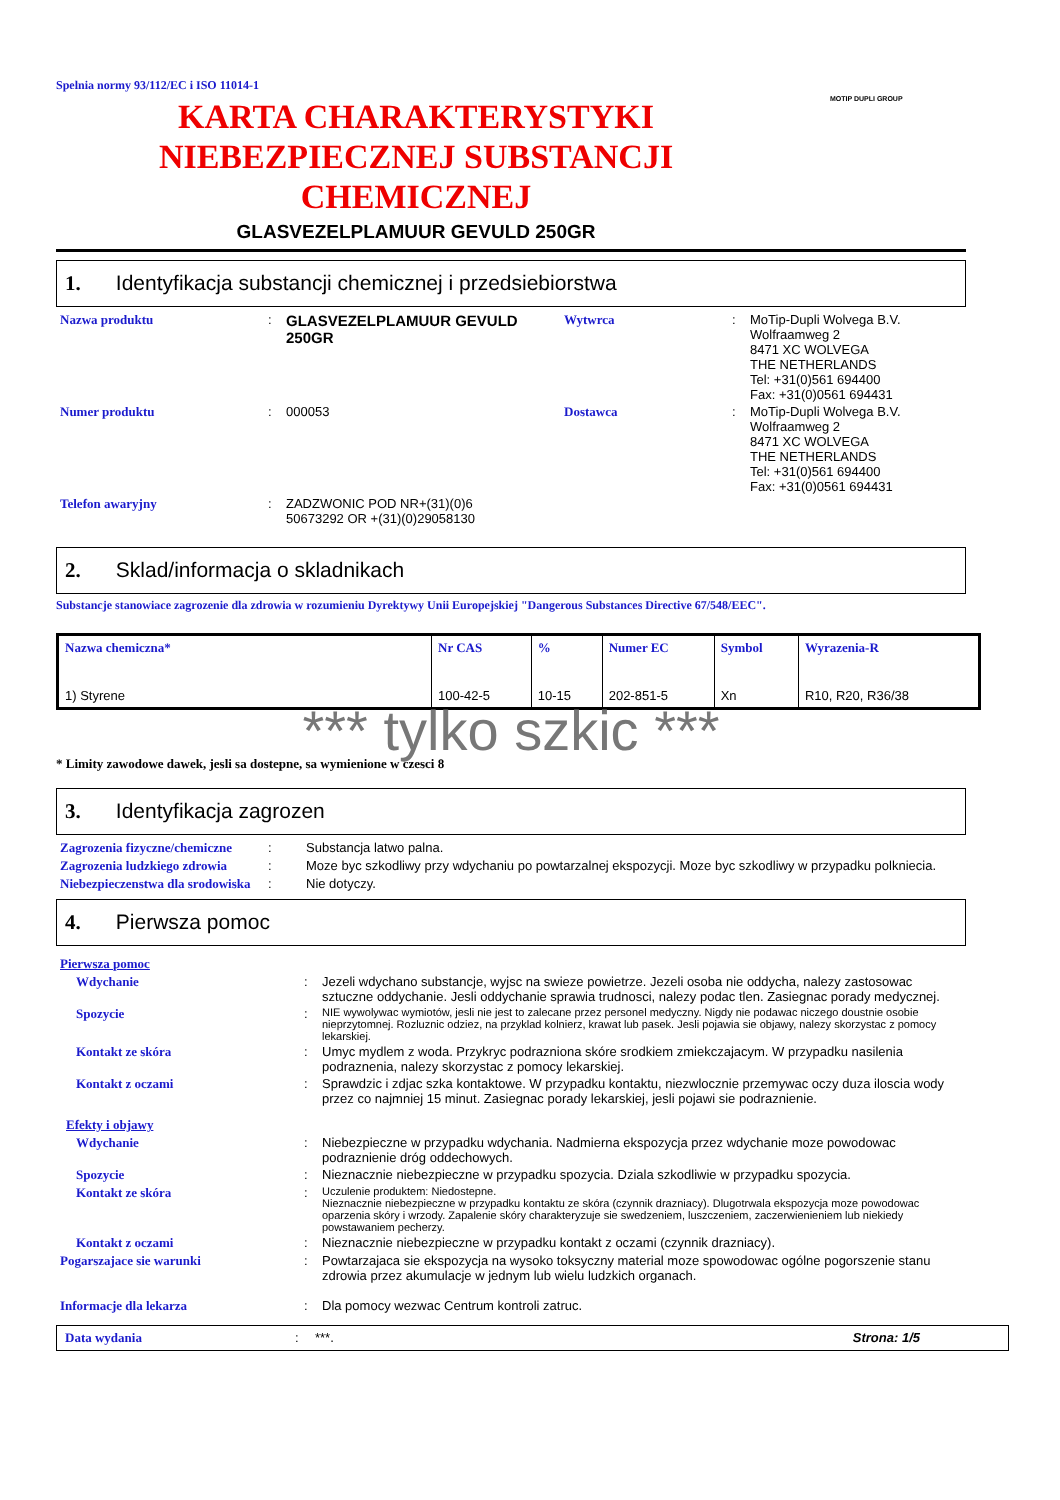Spelnia normy 93/112/EC i ISO 11014-1
MOTIP DUPLI GROUP
KARTA CHARAKTERYSTYKI
NIEBEZPIECZNEJ SUBSTANCJI
CHEMICZNEJ
GLASVEZELPLAMUUR GEVULD 250GR
1. Identyfikacja substancji chemicznej i przedsiebiorstwa
| Nazwa produktu | : | GLASVEZELPLAMUUR GEVULD 250GR | Wytwrca | : | MoTip-Dupli Wolvega B.V. Wolfraamweg 2 8471 XC WOLVEGA THE NETHERLANDS Tel: +31(0)561 694400 Fax: +31(0)0561 694431 |
| Numer produktu | : | 000053 | Dostawca | : | MoTip-Dupli Wolvega B.V. Wolfraamweg 2 8471 XC WOLVEGA THE NETHERLANDS Tel: +31(0)561 694400 Fax: +31(0)0561 694431 |
| Telefon awaryjny | : | ZADZWONIC POD NR+(31)(0)6 50673292 OR +(31)(0)29058130 | | | |
2. Sklad/informacja o skladnikach
Substancje stanowiace zagrozenie dla zdrowia w rozumieniu Dyrektywy Unii Europejskiej "Dangerous Substances Directive 67/548/EEC".
| Nazwa chemiczna* | Nr CAS | % | Numer EC | Symbol | Wyrazenia-R |
| --- | --- | --- | --- | --- | --- |
| 1) Styrene | 100-42-5 | 10-15 | 202-851-5 | Xn | R10, R20, R36/38 |
*** tylko szkic ***
* Limity zawodowe dawek, jesli sa dostepne, sa wymienione w czesci 8
3. Identyfikacja zagrozen
| Zagrozenia fizyczne/chemiczne | : | Substancja latwo palna. |
| Zagrozenia ludzkiego zdrowia | : | Moze byc szkodliwy przy wdychaniu po powtarzalnej ekspozycji. Moze byc szkodliwy w przypadku polkniecia. |
| Niebezpieczenstwa dla srodowiska | : | Nie dotyczy. |
4. Pierwsza pomoc
| Pierwsza pomoc | | |
| Wdychanie | : | Jezeli wdychano substancje, wyjsc na swieze powietrze. Jezeli osoba nie oddycha, nalezy zastosowac sztuczne oddychanie. Jesli oddychanie sprawia trudnosci, nalezy podac tlen. Zasiegnac porady medycznej. |
| Spozycie | : | NIE wywolywac wymiotów, jesli nie jest to zalecane przez personel medyczny. Nigdy nie podawac niczego doustnie osobie nieprzytomnej. Rozluznic odziez, na przyklad kolnierz, krawat lub pasek. Jesli pojawia sie objawy, nalezy skorzystac z pomocy lekarskiej. |
| Kontakt ze skóra | : | Umyc mydlem z woda. Przykryc podrazniona skóre srodkiem zmiekczajacym. W przypadku nasilenia podraznenia, nalezy skorzystac z pomocy lekarskiej. |
| Kontakt z oczami | : | Sprawdzic i zdjac szka kontaktowe. W przypadku kontaktu, niezwlocznie przemywac oczy duza iloscia wody przez co najmniej 15 minut. Zasiegnac porady lekarskiej, jesli pojawi sie podraznienie. |
| Efekty i objawy | | |
| Wdychanie | : | Niebezpieczne w przypadku wdychania. Nadmierna ekspozycja przez wdychanie moze powodowac podraznienie dróg oddechowych. |
| Spozycie | : | Nieznacznie niebezpieczne w przypadku spozycia. Dziala szkodliwie w przypadku spozycia. |
| Kontakt ze skóra | : | Uczulenie produktem: Niedostepne. Nieznacznie niebezpieczne w przypadku kontaktu ze skóra (czynnik drazniacy). Dlugotrwala ekspozycja moze powodowac oparzenia skóry i wrzody. Zapalenie skóry charakteryzuje sie swedzeniem, luszczeniem, zaczerwienieniem lub niekiedy powstawaniem pecherzy. |
| Kontakt z oczami | : | Nieznacznie niebezpieczne w przypadku kontakt z oczami (czynnik drazniacy). |
| Pogarszajace sie warunki | : | Powtarzajaca sie ekspozycja na wysoko toksyczny material moze spowodowac ogólne pogorszenie stanu zdrowia przez akumulacje w jednym lub wielu ludzkich organach. |
| Informacje dla lekarza | : | Dla pomocy wezwac Centrum kontroli zatruc. |
Data wydania: ***. Strona: 1/5